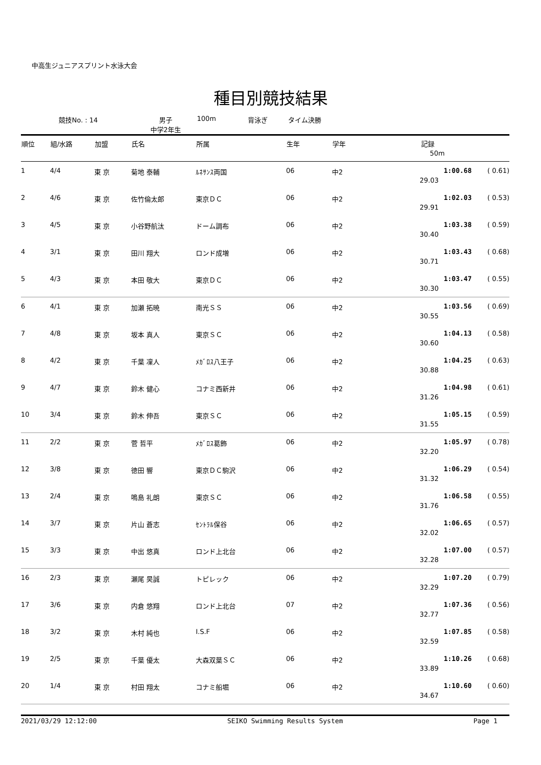中高生ジュニアスプリント水泳大会
種目別競技結果
競技No. : 14 男子
中学2年生 100m 背泳ぎ タイム決勝
| 順位 | 組/水路 | 加盟 | 氏名 | 所属 | 生年 | 学年 | 記録 | |
| --- | --- | --- | --- | --- | --- | --- | --- | --- |
| | | | | | | | 50m | |
| 1 | 4/4 | 東 京 | 菊地 泰輔 | ﾙﾈｻﾝｽ両国 | 06 | 中2 | 1:00.68 | ( 0.61) |
| | | | | | | | 29.03 | |
| 2 | 4/6 | 東 京 | 佐竹倫太郎 | 東京ＤＣ | 06 | 中2 | 1:02.03 | ( 0.53) |
| | | | | | | | 29.91 | |
| 3 | 4/5 | 東 京 | 小谷野航汰 | ドーム調布 | 06 | 中2 | 1:03.38 | ( 0.59) |
| | | | | | | | 30.40 | |
| 4 | 3/1 | 東 京 | 田川 翔大 | ロンド成増 | 06 | 中2 | 1:03.43 | ( 0.68) |
| | | | | | | | 30.71 | |
| 5 | 4/3 | 東 京 | 本田 敬大 | 東京ＤＣ | 06 | 中2 | 1:03.47 | ( 0.55) |
| | | | | | | | 30.30 | |
| 6 | 4/1 | 東 京 | 加瀬 拓暁 | 南光ＳＳ | 06 | 中2 | 1:03.56 | ( 0.69) |
| | | | | | | | 30.55 | |
| 7 | 4/8 | 東 京 | 坂本 真人 | 東京ＳＣ | 06 | 中2 | 1:04.13 | ( 0.58) |
| | | | | | | | 30.60 | |
| 8 | 4/2 | 東 京 | 千葉 凜人 | ﾒｶﾞﾛｽ八王子 | 06 | 中2 | 1:04.25 | ( 0.63) |
| | | | | | | | 30.88 | |
| 9 | 4/7 | 東 京 | 鈴木 健心 | コナミ西新井 | 06 | 中2 | 1:04.98 | ( 0.61) |
| | | | | | | | 31.26 | |
| 10 | 3/4 | 東 京 | 鈴木 伸吾 | 東京ＳＣ | 06 | 中2 | 1:05.15 | ( 0.59) |
| | | | | | | | 31.55 | |
| 11 | 2/2 | 東 京 | 菅 哲平 | ﾒｶﾞﾛｽ葛飾 | 06 | 中2 | 1:05.97 | ( 0.78) |
| | | | | | | | 32.20 | |
| 12 | 3/8 | 東 京 | 徳田 響 | 東京ＤＣ駒沢 | 06 | 中2 | 1:06.29 | ( 0.54) |
| | | | | | | | 31.32 | |
| 13 | 2/4 | 東 京 | 鳴島 礼朗 | 東京ＳＣ | 06 | 中2 | 1:06.58 | ( 0.55) |
| | | | | | | | 31.76 | |
| 14 | 3/7 | 東 京 | 片山 蒼志 | ｾﾝﾄﾗﾙ保谷 | 06 | 中2 | 1:06.65 | ( 0.57) |
| | | | | | | | 32.02 | |
| 15 | 3/3 | 東 京 | 中出 悠真 | ロンド上北台 | 06 | 中2 | 1:07.00 | ( 0.57) |
| | | | | | | | 32.28 | |
| 16 | 2/3 | 東 京 | 瀬尾 昊誠 | トピレック | 06 | 中2 | 1:07.20 | ( 0.79) |
| | | | | | | | 32.29 | |
| 17 | 3/6 | 東 京 | 内倉 悠翔 | ロンド上北台 | 07 | 中2 | 1:07.36 | ( 0.56) |
| | | | | | | | 32.77 | |
| 18 | 3/2 | 東 京 | 木村 純也 | I.S.F | 06 | 中2 | 1:07.85 | ( 0.58) |
| | | | | | | | 32.59 | |
| 19 | 2/5 | 東 京 | 千葉 優太 | 大森双葉ＳＣ | 06 | 中2 | 1:10.26 | ( 0.68) |
| | | | | | | | 33.89 | |
| 20 | 1/4 | 東 京 | 村田 翔太 | コナミ船堀 | 06 | 中2 | 1:10.60 | ( 0.60) |
| | | | | | | | 34.67 | |
2021/03/29 12:12:00 SEIKO Swimming Results System Page 1